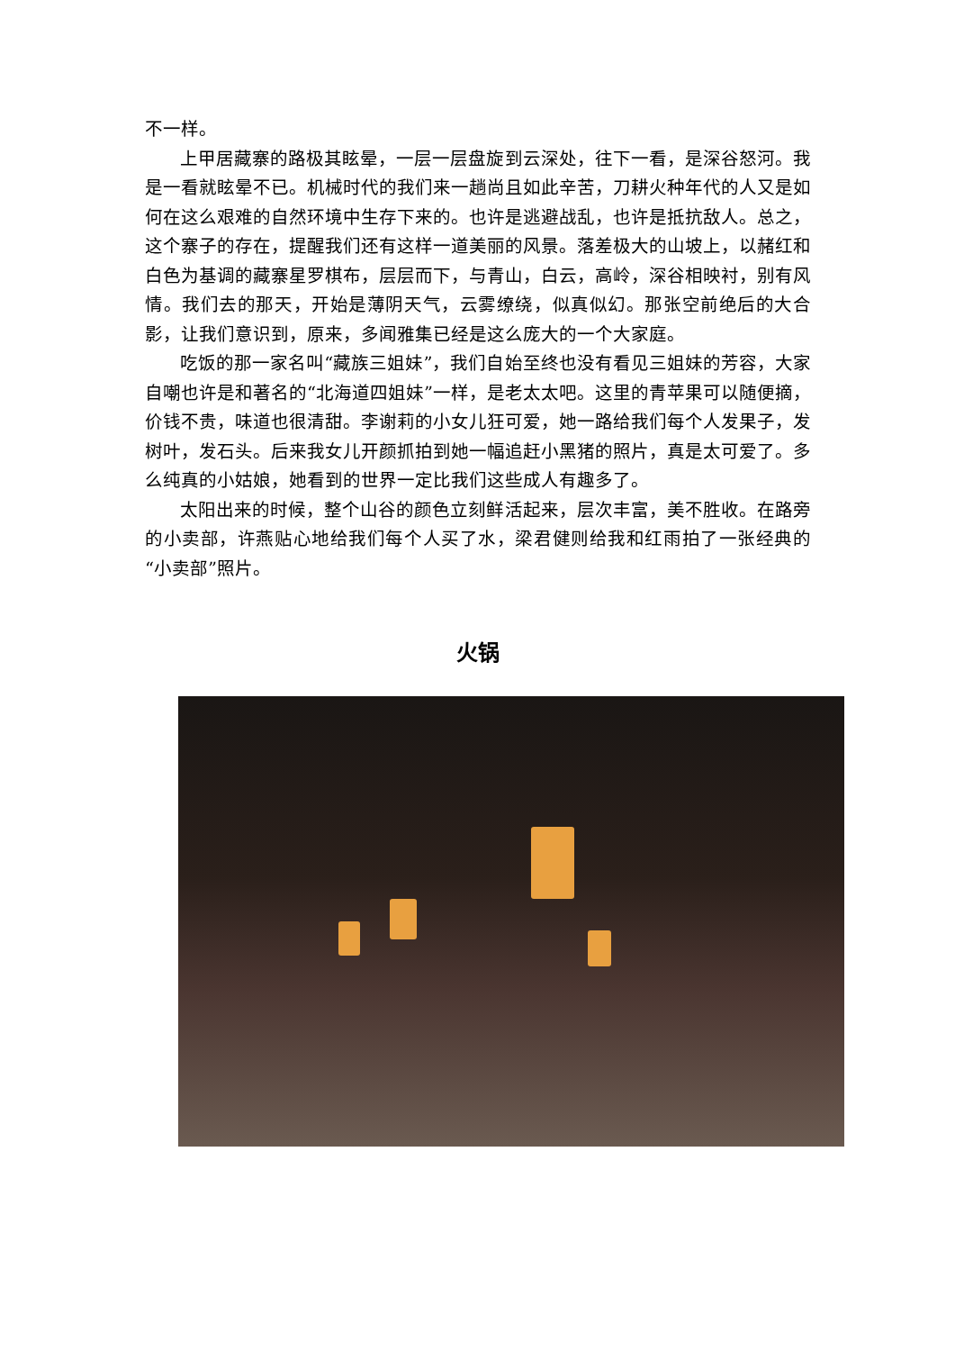不一样。
上甲居藏寨的路极其眩晕，一层一层盘旋到云深处，往下一看，是深谷怒河。我是一看就眩晕不已。机械时代的我们来一趟尚且如此辛苦，刀耕火种年代的人又是如何在这么艰难的自然环境中生存下来的。也许是逃避战乱，也许是抵抗敌人。总之，这个寨子的存在，提醒我们还有这样一道美丽的风景。落差极大的山坡上，以赭红和白色为基调的藏寨星罗棋布，层层而下，与青山，白云，高岭，深谷相映衬，别有风情。我们去的那天，开始是薄阴天气，云雾缭绕，似真似幻。那张空前绝后的大合影，让我们意识到，原来，多闻雅集已经是这么庞大的一个大家庭。
吃饭的那一家名叫“藏族三姐妹”，我们自始至终也没有看见三姐妹的芳容，大家自嘲也许是和著名的“北海道四姐妹”一样，是老太太吧。这里的青苹果可以随便摘，价钱不贵，味道也很清甜。李谢莉的小女儿狂可爱，她一路给我们每个人发果子，发树叶，发石头。后来我女儿开颜抓拍到她一幅追赶小黑猪的照片，真是太可爱了。多么纯真的小姑娘，她看到的世界一定比我们这些成人有趣多了。
太阳出来的时候，整个山谷的颜色立刻鲜活起来，层次丰富，美不胜收。在路旁的小卖部，许燕贴心地给我们每个人买了水，梁君健则给我和红雨拍了一张经典的“小卖部”照片。
火锅